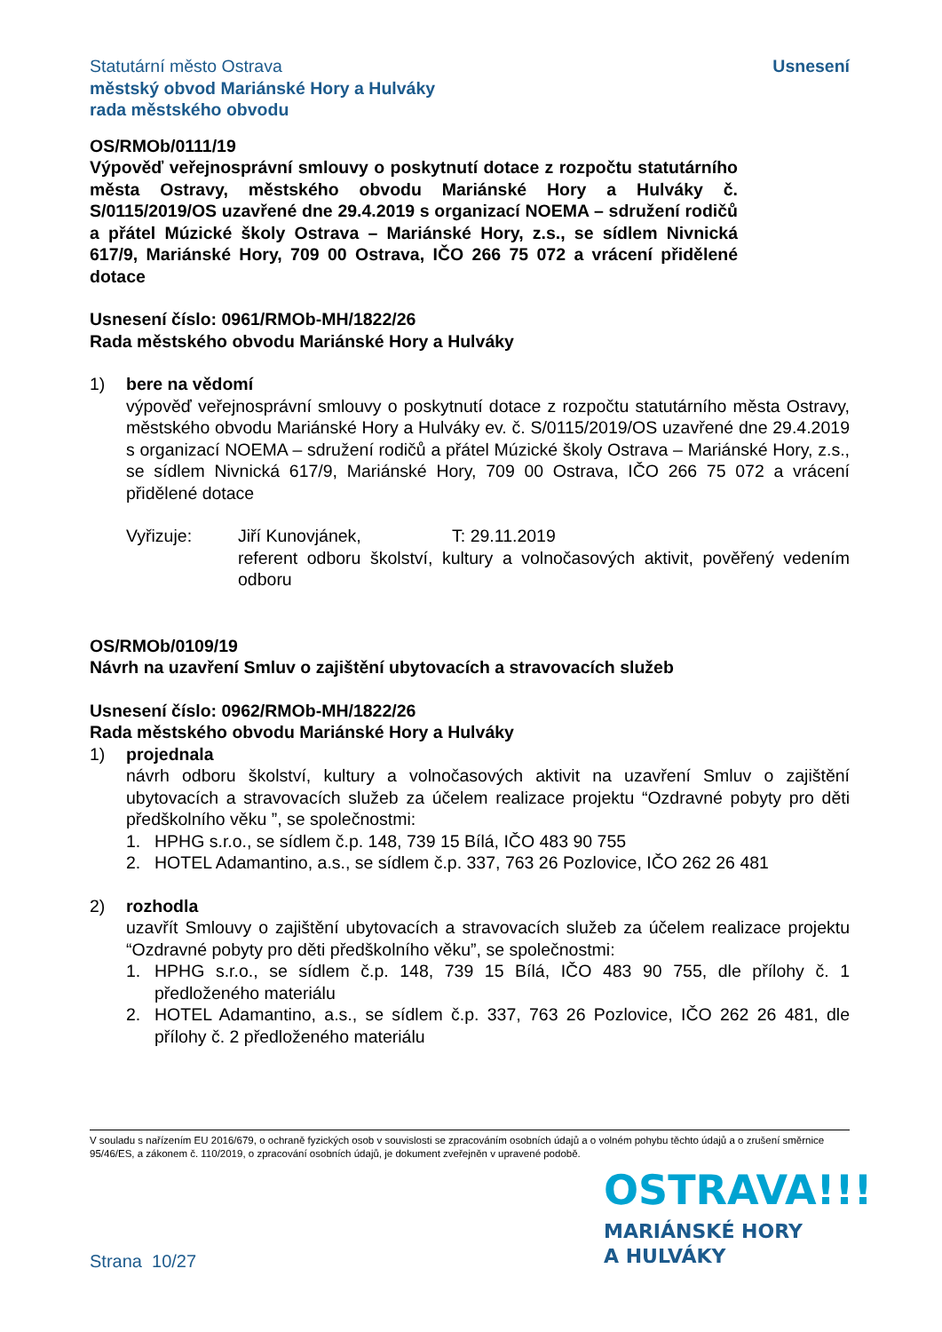Statutární město Ostrava
městský obvod Mariánské Hory a Hulváky
rada městského obvodu
Usnesení
OS/RMOb/0111/19
Výpověď veřejnosprávní smlouvy o poskytnutí dotace z rozpočtu statutárního města Ostravy, městského obvodu Mariánské Hory a Hulváky č. S/0115/2019/OS uzavřené dne 29.4.2019 s organizací NOEMA – sdružení rodičů a přátel Múzické školy Ostrava – Mariánské Hory, z.s., se sídlem Nivnická 617/9, Mariánské Hory, 709 00 Ostrava, IČO 266 75 072 a vrácení přidělené dotace
Usnesení číslo: 0961/RMOb-MH/1822/26
Rada městského obvodu Mariánské Hory a Hulváky
1) bere na vědomí
výpověď veřejnosprávní smlouvy o poskytnutí dotace z rozpočtu statutárního města Ostravy, městského obvodu Mariánské Hory a Hulváky ev. č. S/0115/2019/OS uzavřené dne 29.4.2019 s organizací NOEMA – sdružení rodičů a přátel Múzické školy Ostrava – Mariánské Hory, z.s., se sídlem Nivnická 617/9, Mariánské Hory, 709 00 Ostrava, IČO 266 75 072 a vrácení přidělené dotace
Vyřizuje: Jiří Kunovjánek, T: 29.11.2019
referent odboru školství, kultury a volnočasových aktivit, pověřený vedením odboru
OS/RMOb/0109/19
Návrh na uzavření Smluv o zajištění ubytovacích a stravovacích služeb
Usnesení číslo: 0962/RMOb-MH/1822/26
Rada městského obvodu Mariánské Hory a Hulváky
1) projednala
návrh odboru školství, kultury a volnočasových aktivit na uzavření Smluv o zajištění ubytovacích a stravovacích služeb za účelem realizace projektu “Ozdravné pobyty pro děti předškolního věku ”, se společnostmi:
1. HPHG s.r.o., se sídlem č.p. 148, 739 15 Bílá, IČO 483 90 755
2. HOTEL Adamantino, a.s., se sídlem č.p. 337, 763 26 Pozlovice, IČO 262 26 481
2) rozhodla
uzavřít Smlouvy o zajištění ubytovacích a stravovacích služeb za účelem realizace projektu “Ozdravné pobyty pro děti předškolního věku”, se společnostmi:
1. HPHG s.r.o., se sídlem č.p. 148, 739 15 Bílá, IČO 483 90 755, dle přílohy č. 1 předloženého materiálu
2. HOTEL Adamantino, a.s., se sídlem č.p. 337, 763 26 Pozlovice, IČO 262 26 481, dle přílohy č. 2 předloženého materiálu
V souladu s nařízením EU 2016/679, o ochraně fyzických osob v souvislosti se zpracováním osobních údajů a o volném pohybu těchto údajů a o zrušení směrnice 95/46/ES, a zákonem č. 110/2019, o zpracování osobních údajů, je dokument zveřejněn v upravené podobě.
OSTRAVA!!!
MARIÁNSKÉ HORY
A HULVÁKY
Strana 10/27